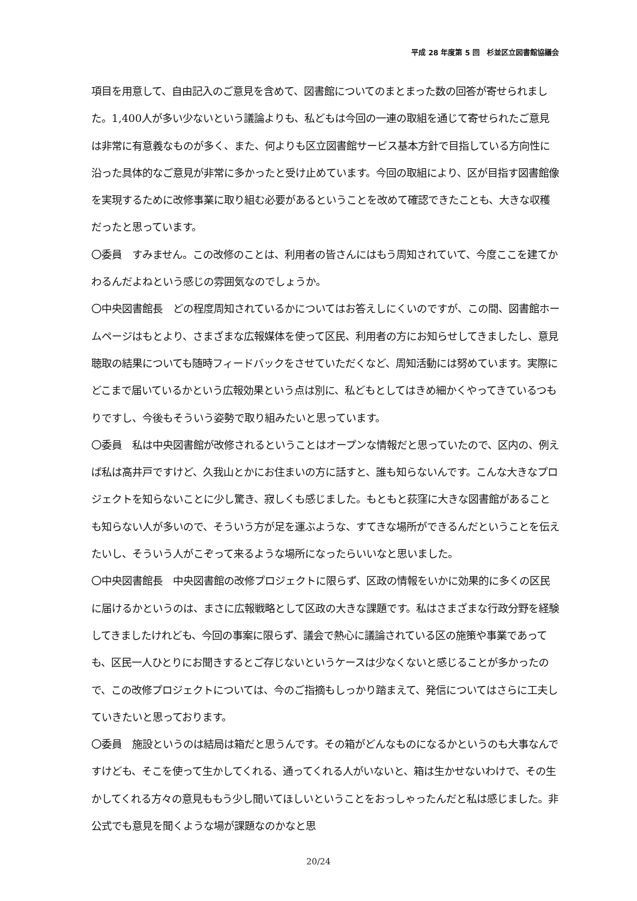平成 28 年度第 5 回　杉並区立図書館協議会
項目を用意して、自由記入のご意見を含めて、図書館についてのまとまった数の回答が寄せられました。1,400人が多い少ないという議論よりも、私どもは今回の一連の取組を通じて寄せられたご意見は非常に有意義なものが多く、また、何よりも区立図書館サービス基本方針で目指している方向性に沿った具体的なご意見が非常に多かったと受け止めています。今回の取組により、区が目指す図書館像を実現するために改修事業に取り組む必要があるということを改めて確認できたことも、大きな収穫だったと思っています。
〇委員　すみません。この改修のことは、利用者の皆さんにはもう周知されていて、今度ここを建てかわるんだよねという感じの雰囲気なのでしょうか。
〇中央図書館長　どの程度周知されているかについてはお答えしにくいのですが、この間、図書館ホームページはもとより、さまざまな広報媒体を使って区民、利用者の方にお知らせしてきましたし、意見聴取の結果についても随時フィードバックをさせていただくなど、周知活動には努めています。実際にどこまで届いているかという広報効果という点は別に、私どもとしてはきめ細かくやってきているつもりですし、今後もそういう姿勢で取り組みたいと思っています。
〇委員　私は中央図書館が改修されるということはオープンな情報だと思っていたので、区内の、例えば私は高井戸ですけど、久我山とかにお住まいの方に話すと、誰も知らないんです。こんな大きなプロジェクトを知らないことに少し驚き、寂しくも感じました。もともと荻窪に大きな図書館があることも知らない人が多いので、そういう方が足を運ぶような、すてきな場所ができるんだということを伝えたいし、そういう人がこぞって来るような場所になったらいいなと思いました。
〇中央図書館長　中央図書館の改修プロジェクトに限らず、区政の情報をいかに効果的に多くの区民に届けるかというのは、まさに広報戦略として区政の大きな課題です。私はさまざまな行政分野を経験してきましたけれども、今回の事案に限らず、議会で熱心に議論されている区の施策や事業であっても、区民一人ひとりにお聞きするとご存じないというケースは少なくないと感じることが多かったので、この改修プロジェクトについては、今のご指摘もしっかり踏まえて、発信についてはさらに工夫していきたいと思っております。
〇委員　施設というのは結局は箱だと思うんです。その箱がどんなものになるかというのも大事なんですけども、そこを使って生かしてくれる、通ってくれる人がいないと、箱は生かせないわけで、その生かしてくれる方々の意見ももう少し聞いてほしいということをおっしゃったんだと私は感じました。非公式でも意見を聞くような場が課題なのかなと思
20/24